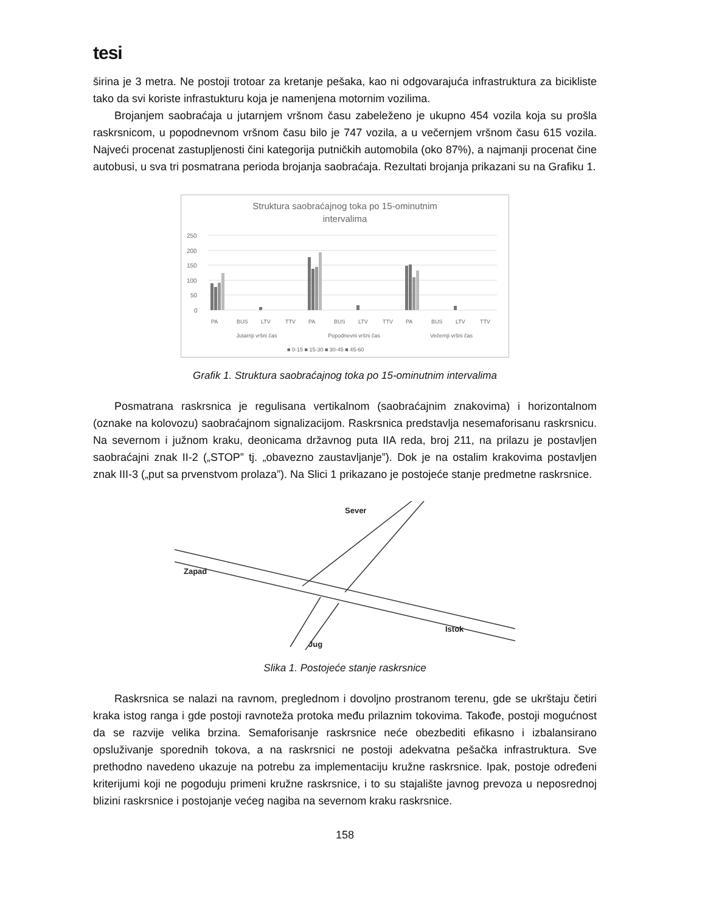tesi
širina je 3 metra. Ne postoji trotoar za kretanje pešaka, kao ni odgovarajuća infrastruktura za bicikliste tako da svi koriste infrastukturu koja je namenjena motornim vozilima.
Brojanjem saobraćaja u jutarnjem vršnom času zabeleženo je ukupno 454 vozila koja su prošla raskrsnicom, u popodnevnom vršnom času bilo je 747 vozila, a u večernjem vršnom času 615 vozila. Najveći procenat zastupljenosti čini kategorija putničkih automobila (oko 87%), a najmanji procenat čine autobusi, u sva tri posmatrana perioda brojanja saobraćaja. Rezultati brojanja prikazani su na Grafiku 1.
Struktura saobraćajnog toka po 15-ominutnim
intervalima
250
200
150
100
50
0
PA
BUS
LTV
TTV
PA
BUS
LTV
TTV
PA
BUS
LTV
TTV
Jutarnji vršni čas
Popodnevni vršni čas
Večernji vršni čas
■ 0-15 ■ 15-30 ■ 30-45 ■ 45-60
Grafik 1. Struktura saobraćajnog toka po 15-ominutnim intervalima
Posmatrana raskrsnica je regulisana vertikalnom (saobraćajnim znakovima) i horizontalnom (oznake na kolovozu) saobraćajnom signalizacijom. Raskrsnica predstavlja nesemaforisanu raskrsnicu. Na severnom i južnom kraku, deonicama državnog puta IIA reda, broj 211, na prilazu je postavljen saobraćajni znak II-2 („STOP” tj. „obavezno zaustavljanje”). Dok je na ostalim krakovima postavljen znak III-3 („put sa prvenstvom prolaza”). Na Slici 1 prikazano je postojeće stanje predmetne raskrsnice.
Sever
Zapad
Istok
Jug
Slika 1. Postojeće stanje raskrsnice
Raskrsnica se nalazi na ravnom, preglednom i dovoljno prostranom terenu, gde se ukrštaju četiri kraka istog ranga i gde postoji ravnoteža protoka među prilaznim tokovima. Takođe, postoji mogućnost da se razvije velika brzina. Semaforisanje raskrsnice neće obezbediti efikasno i izbalansirano opsluživanje sporednih tokova, a na raskrsnici ne postoji adekvatna pešačka infrastruktura. Sve prethodno navedeno ukazuje na potrebu za implementaciju kružne raskrsnice. Ipak, postoje određeni kriterijumi koji ne pogoduju primeni kružne raskrsnice, i to su stajalište javnog prevoza u neposrednoj blizini raskrsnice i postojanje većeg nagiba na severnom kraku raskrsnice.
158